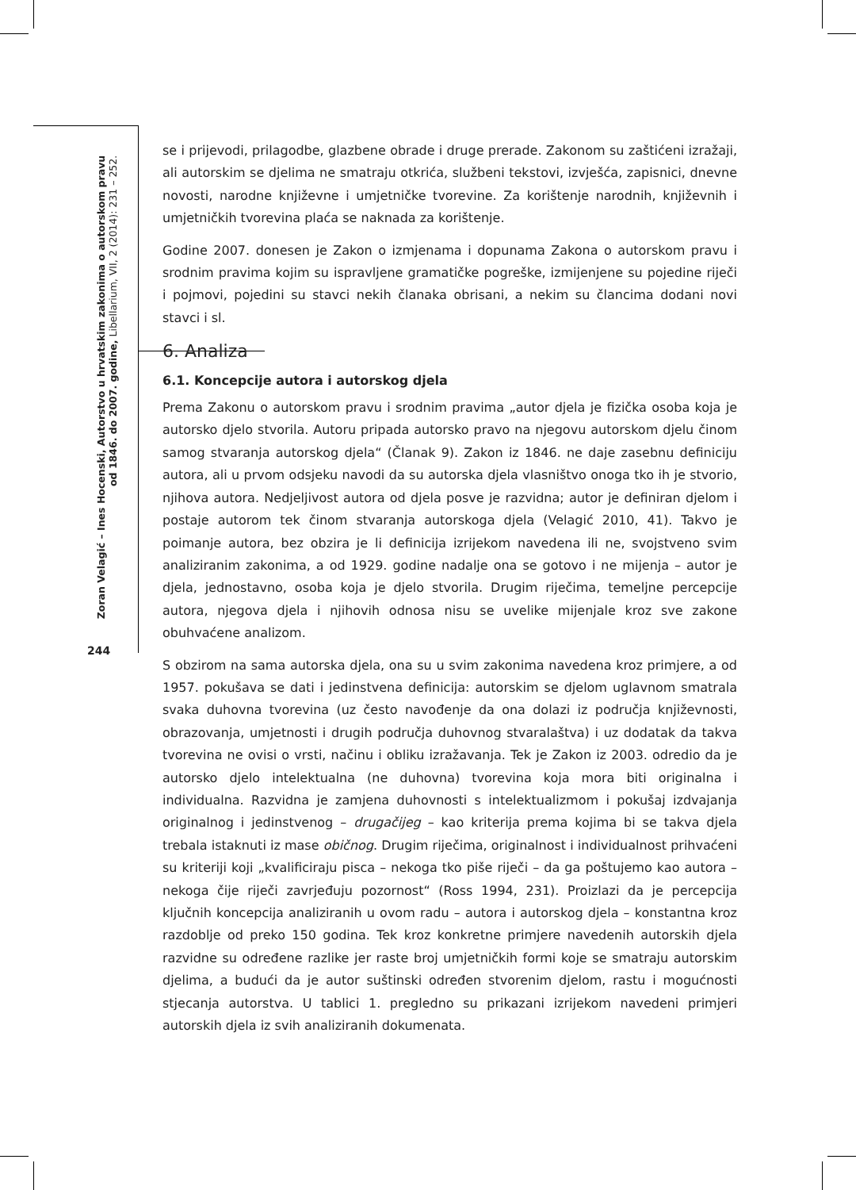Zoran Velagić – Ines Hocenski, Autorstvo u hrvatskim zakonima o autorskom pravu
od 1846. do 2007. godine, Libellarium, VII, 2 (2014): 231 – 252.
se i prijevodi, prilagodbe, glazbene obrade i druge prerade. Zakonom su zaštićeni izražaji, ali autorskim se djelima ne smatraju otkrića, službeni tekstovi, izvješća, zapisnici, dnevne novosti, narodne književne i umjetničke tvorevine. Za korištenje narodnih, književnih i umjetničkih tvorevina plaća se naknada za korištenje.
Godine 2007. donesen je Zakon o izmjenama i dopunama Zakona o autorskom pravu i srodnim pravima kojim su ispravljene gramatičke pogreške, izmijenjene su pojedine riječi i pojmovi, pojedini su stavci nekih članaka obrisani, a nekim su člancima dodani novi stavci i sl.
6. Analiza
6.1. Koncepcije autora i autorskog djela
Prema Zakonu o autorskom pravu i srodnim pravima „autor djela je fizička osoba koja je autorsko djelo stvorila. Autoru pripada autorsko pravo na njegovu autorskom djelu činom samog stvaranja autorskog djela“ (Članak 9). Zakon iz 1846. ne daje zasebnu definiciju autora, ali u prvom odsjeku navodi da su autorska djela vlasništvo onoga tko ih je stvorio, njihova autora. Nedjeljivost autora od djela posve je razvidna; autor je definiran djelom i postaje autorom tek činom stvaranja autorskoga djela (Velagić 2010, 41). Takvo je poimanje autora, bez obzira je li definicija izrijekom navedena ili ne, svojstveno svim analiziranim zakonima, a od 1929. godine nadalje ona se gotovo i ne mijenja – autor je djela, jednostavno, osoba koja je djelo stvorila. Drugim riječima, temeljne percepcije autora, njegova djela i njihovih odnosa nisu se uvelike mijenjale kroz sve zakone obuhvaćene analizom.
S obzirom na sama autorska djela, ona su u svim zakonima navedena kroz primjere, a od 1957. pokušava se dati i jedinstvena definicija: autorskim se djelom uglavnom smatrala svaka duhovna tvorevina (uz često navođenje da ona dolazi iz područja književnosti, obrazovanja, umjetnosti i drugih područja duhovnog stvaralaštva) i uz dodatak da takva tvorevina ne ovisi o vrsti, načinu i obliku izražavanja. Tek je Zakon iz 2003. odredio da je autorsko djelo intelektualna (ne duhovna) tvorevina koja mora biti originalna i individualna. Razvidna je zamjena duhovnosti s intelektualizmom i pokušaj izdvajanja originalnog i jedinstvenog – drugačijeg – kao kriterija prema kojima bi se takva djela trebala istaknuti iz mase običnog. Drugim riječima, originalnost i individualnost prihvaćeni su kriteriji koji „kvalificiraju pisca – nekoga tko piše riječi – da ga poštujemo kao autora – nekoga čije riječi zavrjeđuju pozornost“ (Ross 1994, 231). Proizlazi da je percepcija ključnih koncepcija analiziranih u ovom radu – autora i autorskog djela – konstantna kroz razdoblje od preko 150 godina. Tek kroz konkretne primjere navedenih autorskih djela razvidne su određene razlike jer raste broj umjetničkih formi koje se smatraju autorskim djelima, a budući da je autor suštinski određen stvorenim djelom, rastu i mogućnosti stjecanja autorstva. U tablici 1. pregledno su prikazani izrijekom navedeni primjeri autorskih djela iz svih analiziranih dokumenata.
244